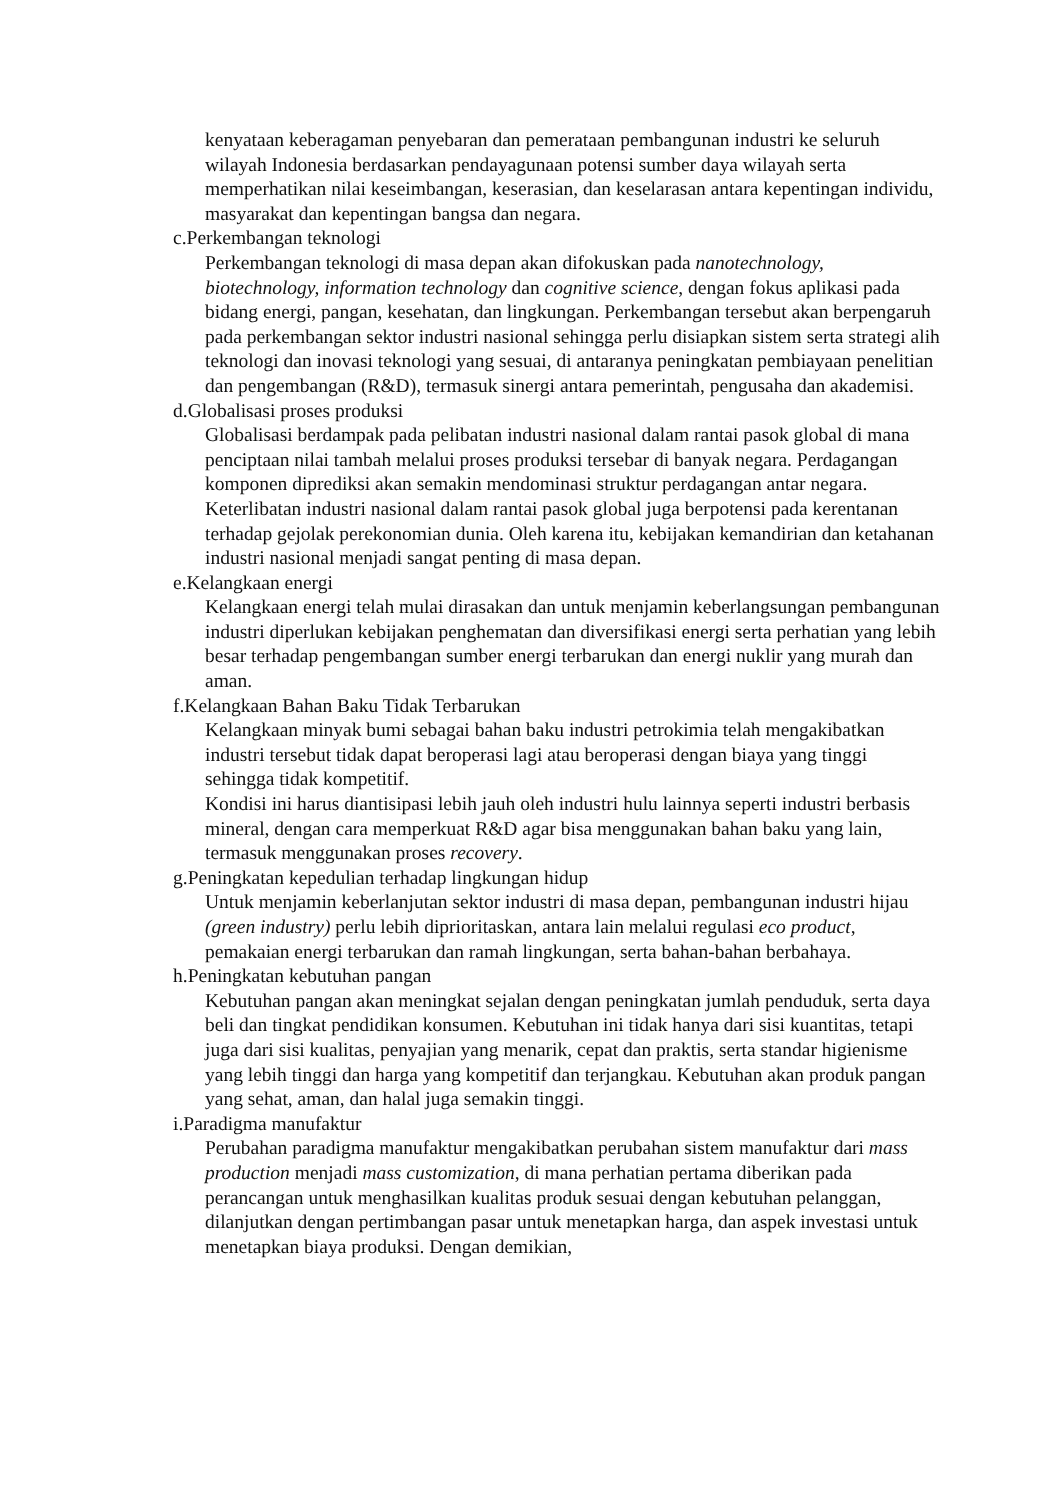kenyataan keberagaman penyebaran dan pemerataan pembangunan industri ke seluruh wilayah Indonesia berdasarkan pendayagunaan potensi sumber daya wilayah serta memperhatikan nilai keseimbangan, keserasian, dan keselarasan antara kepentingan individu, masyarakat dan kepentingan bangsa dan negara.
c.Perkembangan teknologi
Perkembangan teknologi di masa depan akan difokuskan pada nanotechnology, biotechnology, information technology dan cognitive science, dengan fokus aplikasi pada bidang energi, pangan, kesehatan, dan lingkungan. Perkembangan tersebut akan berpengaruh pada perkembangan sektor industri nasional sehingga perlu disiapkan sistem serta strategi alih teknologi dan inovasi teknologi yang sesuai, di antaranya peningkatan pembiayaan penelitian dan pengembangan (R&D), termasuk sinergi antara pemerintah, pengusaha dan akademisi.
d.Globalisasi proses produksi
Globalisasi berdampak pada pelibatan industri nasional dalam rantai pasok global di mana penciptaan nilai tambah melalui proses produksi tersebar di banyak negara. Perdagangan komponen diprediksi akan semakin mendominasi struktur perdagangan antar negara. Keterlibatan industri nasional dalam rantai pasok global juga berpotensi pada kerentanan terhadap gejolak perekonomian dunia. Oleh karena itu, kebijakan kemandirian dan ketahanan industri nasional menjadi sangat penting di masa depan.
e.Kelangkaan energi
Kelangkaan energi telah mulai dirasakan dan untuk menjamin keberlangsungan pembangunan industri diperlukan kebijakan penghematan dan diversifikasi energi serta perhatian yang lebih besar terhadap pengembangan sumber energi terbarukan dan energi nuklir yang murah dan aman.
f.Kelangkaan Bahan Baku Tidak Terbarukan
Kelangkaan minyak bumi sebagai bahan baku industri petrokimia telah mengakibatkan industri tersebut tidak dapat beroperasi lagi atau beroperasi dengan biaya yang tinggi sehingga tidak kompetitif.
Kondisi ini harus diantisipasi lebih jauh oleh industri hulu lainnya seperti industri berbasis mineral, dengan cara memperkuat R&D agar bisa menggunakan bahan baku yang lain, termasuk menggunakan proses recovery.
g.Peningkatan kepedulian terhadap lingkungan hidup
Untuk menjamin keberlanjutan sektor industri di masa depan, pembangunan industri hijau (green industry) perlu lebih diprioritaskan, antara lain melalui regulasi eco product, pemakaian energi terbarukan dan ramah lingkungan, serta bahan-bahan berbahaya.
h.Peningkatan kebutuhan pangan
Kebutuhan pangan akan meningkat sejalan dengan peningkatan jumlah penduduk, serta daya beli dan tingkat pendidikan konsumen. Kebutuhan ini tidak hanya dari sisi kuantitas, tetapi juga dari sisi kualitas, penyajian yang menarik, cepat dan praktis, serta standar higienisme yang lebih tinggi dan harga yang kompetitif dan terjangkau. Kebutuhan akan produk pangan yang sehat, aman, dan halal juga semakin tinggi.
i.Paradigma manufaktur
Perubahan paradigma manufaktur mengakibatkan perubahan sistem manufaktur dari mass production menjadi mass customization, di mana perhatian pertama diberikan pada perancangan untuk menghasilkan kualitas produk sesuai dengan kebutuhan pelanggan, dilanjutkan dengan pertimbangan pasar untuk menetapkan harga, dan aspek investasi untuk menetapkan biaya produksi. Dengan demikian,